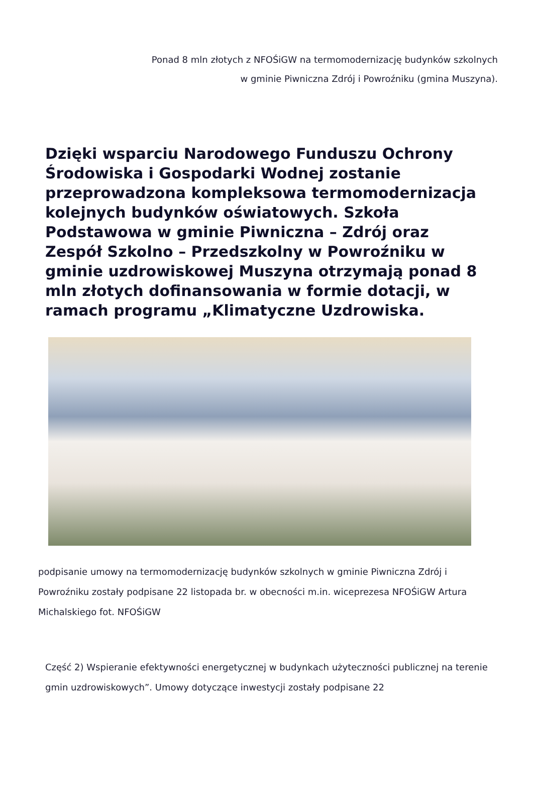Ponad 8 mln złotych z NFOŚiGW na termomodernizację budynków szkolnych w gminie Piwniczna Zdrój i Powroźniku (gmina Muszyna).
Dzięki wsparciu Narodowego Funduszu Ochrony Środowiska i Gospodarki Wodnej zostanie przeprowadzona kompleksowa termomodernizacja kolejnych budynków oświatowych. Szkoła Podstawowa w gminie Piwniczna – Zdrój oraz Zespół Szkolno – Przedszkolny w Powroźniku w gminie uzdrowiskowej Muszyna otrzymają ponad 8 mln złotych dofinansowania w formie dotacji, w ramach programu „Klimatyczne Uzdrowiska.
podpisanie umowy na termomodernizację budynków szkolnych w gminie Piwniczna Zdrój i Powroźniku zostały podpisane 22 listopada br. w obecności m.in. wiceprezesa NFOŚiGW Artura Michalskiego fot. NFOŚiGW
Część 2) Wspieranie efektywności energetycznej w budynkach użyteczności publicznej na terenie gmin uzdrowiskowych”. Umowy dotyczące inwestycji zostały podpisane 22